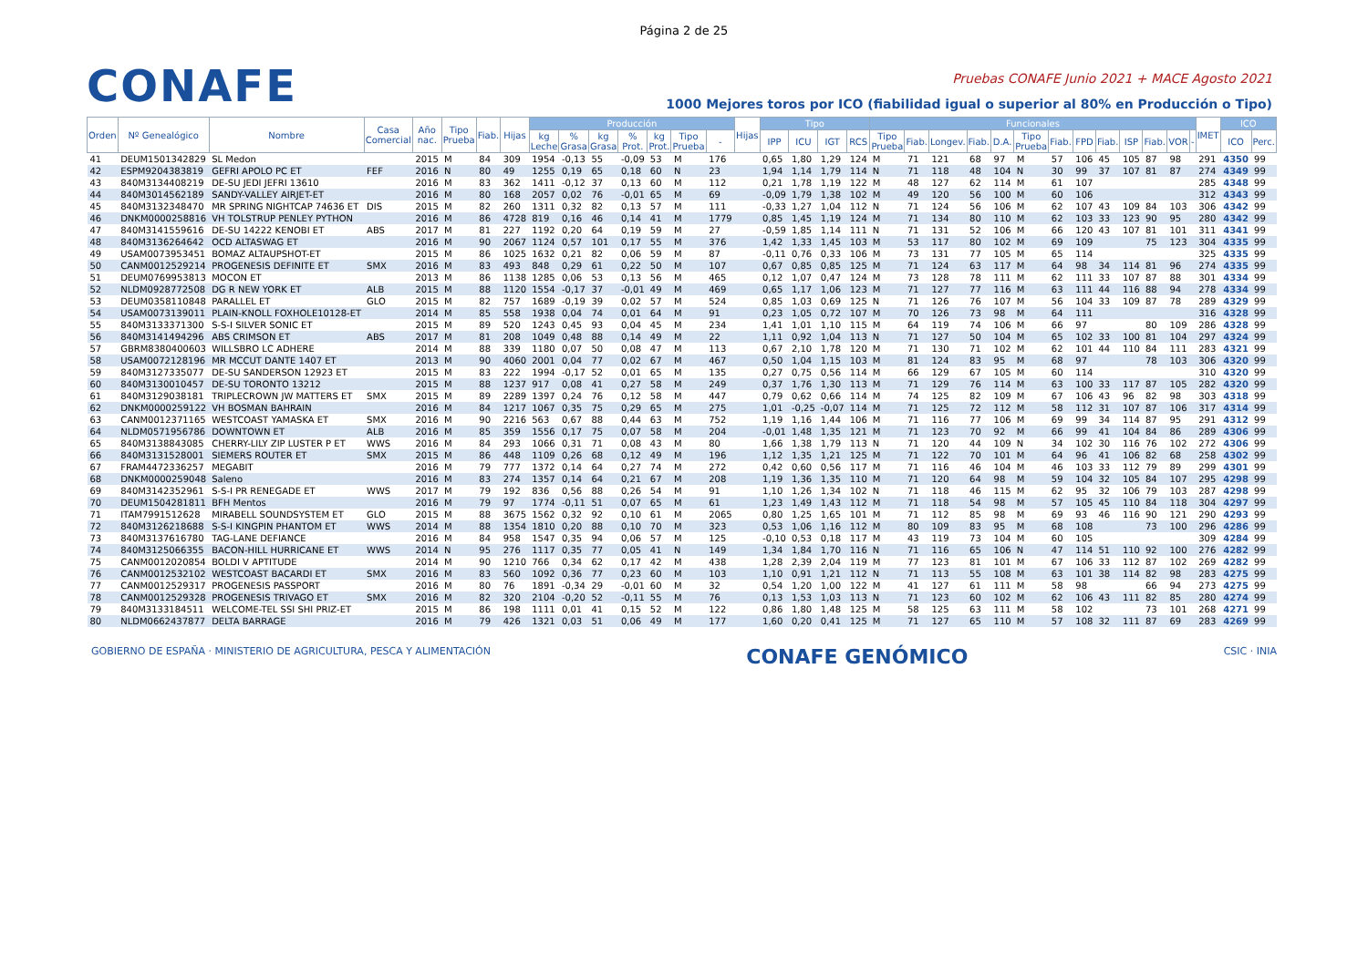Página 2 de 25
CONAFE
Pruebas CONAFE Junio 2021 + MACE Agosto 2021
1000 Mejores toros por ICO (fiabilidad igual o superior al 80% en Producción o Tipo)
| Orden | Nº Genealógico | Nombre | Casa Comercial | Año nac. | Tipo Prueba | Fiab. | Hijas | Producción | | | | | | | Hijas | Tipo | | | | Funcionales | | | | | | | | | | | | | IMET | ICO | |
| --- | --- | --- | --- | --- | --- | --- | --- | --- | --- | --- | --- | --- | --- | --- | --- | --- | --- | --- | --- | --- | --- | --- | --- | --- | --- | --- | --- | --- | --- | --- | --- | --- | --- | --- | --- |
| | | | | | | | | kg Leche | % Grasa | kg Grasa | % Prot. | kg Prot. | Tipo Prueba | - | | IPP | ICU | IGT | RCS | Tipo Prueba | Fiab. | Longev. | Fiab. | D.A. | Tipo Prueba | Fiab. | FPD | Fiab. | ISP | Fiab. | VOR | - | | ICO | Perc. |
| 41 | DEUM1501342829 | SL Medon | | 2015 | M | 84 | 309 | 1954 | -0,13 | 55 | -0,09 | 53 | M | 176 | | 0,65 | 1,80 | 1,29 | 124 | M | 71 | 121 | 68 | 97 | M | 57 | 106 | 45 | 105 | 87 | 98 | | 291 | 4350 | 99 |
| 42 | ESPM9204383819 | GEFRI APOLO PC ET | FEF | 2016 | N | 80 | 49 | 1255 | 0,19 | 65 | 0,18 | 60 | N | 23 | | 1,94 | 1,14 | 1,79 | 114 | N | 71 | 118 | 48 | 104 | N | 30 | 99 | 37 | 107 | 81 | 87 | | 274 | 4349 | 99 |
| 43 | 840M3134408219 | DE-SU JEDI JEFRI 13610 | | 2016 | M | 83 | 362 | 1411 | -0,12 | 37 | 0,13 | 60 | M | 112 | | 0,21 | 1,78 | 1,19 | 122 | M | 48 | 127 | 62 | 114 | M | 61 | 107 | | | | | | 285 | 4348 | 99 |
| 44 | 840M3014562189 | SANDY-VALLEY AIRJET-ET | | 2016 | M | 80 | 168 | 2057 | 0,02 | 76 | -0,01 | 65 | M | 69 | | -0,09 | 1,79 | 1,38 | 102 | M | 49 | 120 | 56 | 100 | M | 60 | 106 | | | | | | 312 | 4343 | 99 |
| 45 | 840M3132348470 | MR SPRING NIGHTCAP 74636 ET | DIS | 2015 | M | 82 | 260 | 1311 | 0,32 | 82 | 0,13 | 57 | M | 111 | | -0,33 | 1,27 | 1,04 | 112 | N | 71 | 124 | 56 | 106 | M | 62 | 107 | 43 | 109 | 84 | 103 | | 306 | 4342 | 99 |
| 46 | DNKM0000258816 | VH TOLSTRUP PENLEY PYTHON | | 2016 | M | 86 | 4728 | 819 | 0,16 | 46 | 0,14 | 41 | M | 1779 | | 0,85 | 1,45 | 1,19 | 124 | M | 71 | 134 | 80 | 110 | M | 62 | 103 | 33 | 123 | 90 | 95 | | 280 | 4342 | 99 |
| 47 | 840M3141559616 | DE-SU 14222 KENOBI ET | ABS | 2017 | M | 81 | 227 | 1192 | 0,20 | 64 | 0,19 | 59 | M | 27 | | -0,59 | 1,85 | 1,14 | 111 | N | 71 | 131 | 52 | 106 | M | 66 | 120 | 43 | 107 | 81 | 101 | | 311 | 4341 | 99 |
| 48 | 840M3136264642 | OCD ALTASWAG ET | | 2016 | M | 90 | 2067 | 1124 | 0,57 | 101 | 0,17 | 55 | M | 376 | | 1,42 | 1,33 | 1,45 | 103 | M | 53 | 117 | 80 | 102 | M | 69 | 109 | | | 75 | 123 | | 304 | 4335 | 99 |
| 49 | USAM0073953451 | BOMAZ ALTAUPSHOT-ET | | 2015 | M | 86 | 1025 | 1632 | 0,21 | 82 | 0,06 | 59 | M | 87 | | -0,11 | 0,76 | 0,33 | 106 | M | 73 | 131 | 77 | 105 | M | 65 | 114 | | | | | | 325 | 4335 | 99 |
| 50 | CANM0012529214 | PROGENESIS DEFINITE ET | SMX | 2016 | M | 83 | 493 | 848 | 0,29 | 61 | 0,22 | 50 | M | 107 | | 0,67 | 0,85 | 0,85 | 125 | M | 71 | 124 | 63 | 117 | M | 64 | 98 | 34 | 114 | 81 | 96 | | 274 | 4335 | 99 |
| 51 | DEUM0769953813 | MOCON ET | | 2013 | M | 86 | 1138 | 1285 | 0,06 | 53 | 0,13 | 56 | M | 465 | | 0,12 | 1,07 | 0,47 | 124 | M | 73 | 128 | 78 | 111 | M | 62 | 111 | 33 | 107 | 87 | 88 | | 301 | 4334 | 99 |
| 52 | NLDM0928772508 | DG R NEW YORK ET | ALB | 2015 | M | 88 | 1120 | 1554 | -0,17 | 37 | -0,01 | 49 | M | 469 | | 0,65 | 1,17 | 1,06 | 123 | M | 71 | 127 | 77 | 116 | M | 63 | 111 | 44 | 116 | 88 | 94 | | 278 | 4334 | 99 |
| 53 | DEUM0358110848 | PARALLEL ET | GLO | 2015 | M | 82 | 757 | 1689 | -0,19 | 39 | 0,02 | 57 | M | 524 | | 0,85 | 1,03 | 0,69 | 125 | N | 71 | 126 | 76 | 107 | M | 56 | 104 | 33 | 109 | 87 | 78 | | 289 | 4329 | 99 |
| 54 | USAM0073139011 | PLAIN-KNOLL FOXHOLE10128-ET | | 2014 | M | 85 | 558 | 1938 | 0,04 | 74 | 0,01 | 64 | M | 91 | | 0,23 | 1,05 | 0,72 | 107 | M | 70 | 126 | 73 | 98 | M | 64 | 111 | | | | | | 316 | 4328 | 99 |
| 55 | 840M3133371300 | S-S-I SILVER SONIC ET | | 2015 | M | 89 | 520 | 1243 | 0,45 | 93 | 0,04 | 45 | M | 234 | | 1,41 | 1,01 | 1,10 | 115 | M | 64 | 119 | 74 | 106 | M | 66 | 97 | | | 80 | 109 | | 286 | 4328 | 99 |
| 56 | 840M3141494296 | ABS CRIMSON ET | ABS | 2017 | M | 81 | 208 | 1049 | 0,48 | 88 | 0,14 | 49 | M | 22 | | 1,11 | 0,92 | 1,04 | 113 | N | 71 | 127 | 50 | 104 | M | 65 | 102 | 33 | 100 | 81 | 104 | | 297 | 4324 | 99 |
| 57 | GBRM8380400603 | WILLSBRO LC ADHERE | | 2014 | M | 88 | 339 | 1180 | 0,07 | 50 | 0,08 | 47 | M | 113 | | 0,67 | 2,10 | 1,78 | 120 | M | 71 | 130 | 71 | 102 | M | 62 | 101 | 44 | 110 | 84 | 111 | | 283 | 4321 | 99 |
| 58 | USAM0072128196 | MR MCCUT DANTE 1407 ET | | 2013 | M | 90 | 4060 | 2001 | 0,04 | 77 | 0,02 | 67 | M | 467 | | 0,50 | 1,04 | 1,15 | 103 | M | 81 | 124 | 83 | 95 | M | 68 | 97 | | | 78 | 103 | | 306 | 4320 | 99 |
| 59 | 840M3127335077 | DE-SU SANDERSON 12923 ET | | 2015 | M | 83 | 222 | 1994 | -0,17 | 52 | 0,01 | 65 | M | 135 | | 0,27 | 0,75 | 0,56 | 114 | M | 66 | 129 | 67 | 105 | M | 60 | 114 | | | | | | 310 | 4320 | 99 |
| 60 | 840M3130010457 | DE-SU TORONTO 13212 | | 2015 | M | 88 | 1237 | 917 | 0,08 | 41 | 0,27 | 58 | M | 249 | | 0,37 | 1,76 | 1,30 | 113 | M | 71 | 129 | 76 | 114 | M | 63 | 100 | 33 | 117 | 87 | 105 | | 282 | 4320 | 99 |
| 61 | 840M3129038181 | TRIPLECROWN JW MATTERS ET | SMX | 2015 | M | 89 | 2289 | 1397 | 0,24 | 76 | 0,12 | 58 | M | 447 | | 0,79 | 0,62 | 0,66 | 114 | M | 74 | 125 | 82 | 109 | M | 67 | 106 | 43 | 96 | 82 | 98 | | 303 | 4318 | 99 |
| 62 | DNKM0000259122 | VH BOSMAN BAHRAIN | | 2016 | M | 84 | 1217 | 1067 | 0,35 | 75 | 0,29 | 65 | M | 275 | | 1,01 | -0,25 | -0,07 | 114 | M | 71 | 125 | 72 | 112 | M | 58 | 112 | 31 | 107 | 87 | 106 | | 317 | 4314 | 99 |
| 63 | CANM0012371165 | WESTCOAST YAMASKA ET | SMX | 2016 | M | 90 | 2216 | 563 | 0,67 | 88 | 0,44 | 63 | M | 752 | | 1,19 | 1,16 | 1,44 | 106 | M | 71 | 116 | 77 | 106 | M | 69 | 99 | 34 | 114 | 87 | 95 | | 291 | 4312 | 99 |
| 64 | NLDM0571956786 | DOWNTOWN ET | ALB | 2016 | M | 85 | 359 | 1556 | 0,17 | 75 | 0,07 | 58 | M | 204 | | -0,01 | 1,48 | 1,35 | 121 | M | 71 | 123 | 70 | 92 | M | 66 | 99 | 41 | 104 | 84 | 86 | | 289 | 4306 | 99 |
| 65 | 840M3138843085 | CHERRY-LILY ZIP LUSTER P ET | WWS | 2016 | M | 84 | 293 | 1066 | 0,31 | 71 | 0,08 | 43 | M | 80 | | 1,66 | 1,38 | 1,79 | 113 | N | 71 | 120 | 44 | 109 | N | 34 | 102 | 30 | 116 | 76 | 102 | | 272 | 4306 | 99 |
| 66 | 840M3131528001 | SIEMERS ROUTER ET | SMX | 2015 | M | 86 | 448 | 1109 | 0,26 | 68 | 0,12 | 49 | M | 196 | | 1,12 | 1,35 | 1,21 | 125 | M | 71 | 122 | 70 | 101 | M | 64 | 96 | 41 | 106 | 82 | 68 | | 258 | 4302 | 99 |
| 67 | FRAM4472336257 | MEGABIT | | 2016 | M | 79 | 777 | 1372 | 0,14 | 64 | 0,27 | 74 | M | 272 | | 0,42 | 0,60 | 0,56 | 117 | M | 71 | 116 | 46 | 104 | M | 46 | 103 | 33 | 112 | 79 | 89 | | 299 | 4301 | 99 |
| 68 | DNKM0000259048 | Saleno | | 2016 | M | 83 | 274 | 1357 | 0,14 | 64 | 0,21 | 67 | M | 208 | | 1,19 | 1,36 | 1,35 | 110 | M | 71 | 120 | 64 | 98 | M | 59 | 104 | 32 | 105 | 84 | 107 | | 295 | 4298 | 99 |
| 69 | 840M3142352961 | S-S-I PR RENEGADE ET | WWS | 2017 | M | 79 | 192 | 836 | 0,56 | 88 | 0,26 | 54 | M | 91 | | 1,10 | 1,26 | 1,34 | 102 | N | 71 | 118 | 46 | 115 | M | 62 | 95 | 32 | 106 | 79 | 103 | | 287 | 4298 | 99 |
| 70 | DEUM1504281811 | BFH Mentos | | 2016 | M | 79 | 97 | 1774 | -0,11 | 51 | 0,07 | 65 | M | 61 | | 1,23 | 1,49 | 1,43 | 112 | M | 71 | 118 | 54 | 98 | M | 57 | 105 | 45 | 110 | 84 | 118 | | 304 | 4297 | 99 |
| 71 | ITAM7991512628 | MIRABELL SOUNDSYSTEM ET | GLO | 2015 | M | 88 | 3675 | 1562 | 0,32 | 92 | 0,10 | 61 | M | 2065 | | 0,80 | 1,25 | 1,65 | 101 | M | 71 | 112 | 85 | 98 | M | 69 | 93 | 46 | 116 | 90 | 121 | | 290 | 4293 | 99 |
| 72 | 840M3126218688 | S-S-I KINGPIN PHANTOM ET | WWS | 2014 | M | 88 | 1354 | 1810 | 0,20 | 88 | 0,10 | 70 | M | 323 | | 0,53 | 1,06 | 1,16 | 112 | M | 80 | 109 | 83 | 95 | M | 68 | 108 | | | 73 | 100 | | 296 | 4286 | 99 |
| 73 | 840M3137616780 | TAG-LANE DEFIANCE | | 2016 | M | 84 | 958 | 1547 | 0,35 | 94 | 0,06 | 57 | M | 125 | | -0,10 | 0,53 | 0,18 | 117 | M | 43 | 119 | 73 | 104 | M | 60 | 105 | | | | | | 309 | 4284 | 99 |
| 74 | 840M3125066355 | BACON-HILL HURRICANE ET | WWS | 2014 | N | 95 | 276 | 1117 | 0,35 | 77 | 0,05 | 41 | N | 149 | | 1,34 | 1,84 | 1,70 | 116 | N | 71 | 116 | 65 | 106 | N | 47 | 114 | 51 | 110 | 92 | 100 | | 276 | 4282 | 99 |
| 75 | CANM0012020854 | BOLDI V APTITUDE | | 2014 | M | 90 | 1210 | 766 | 0,34 | 62 | 0,17 | 42 | M | 438 | | 1,28 | 2,39 | 2,04 | 119 | M | 77 | 123 | 81 | 101 | M | 67 | 106 | 33 | 112 | 87 | 102 | | 269 | 4282 | 99 |
| 76 | CANM0012532102 | WESTCOAST BACARDI ET | SMX | 2016 | M | 83 | 560 | 1092 | 0,36 | 77 | 0,23 | 60 | M | 103 | | 1,10 | 0,91 | 1,21 | 112 | N | 71 | 113 | 55 | 108 | M | 63 | 101 | 38 | 114 | 82 | 98 | | 283 | 4275 | 99 |
| 77 | CANM0012529317 | PROGENESIS PASSPORT | | 2016 | M | 80 | 76 | 1891 | -0,34 | 29 | -0,01 | 60 | M | 32 | | 0,54 | 1,20 | 1,00 | 122 | M | 41 | 127 | 61 | 111 | M | 58 | 98 | | | 66 | 94 | | 273 | 4275 | 99 |
| 78 | CANM0012529328 | PROGENESIS TRIVAGO ET | SMX | 2016 | M | 82 | 320 | 2104 | -0,20 | 52 | -0,11 | 55 | M | 76 | | 0,13 | 1,53 | 1,03 | 113 | N | 71 | 123 | 60 | 102 | M | 62 | 106 | 43 | 111 | 82 | 85 | | 280 | 4274 | 99 |
| 79 | 840M3133184511 | WELCOME-TEL SSI SHI PRIZ-ET | | 2015 | M | 86 | 198 | 1111 | 0,01 | 41 | 0,15 | 52 | M | 122 | | 0,86 | 1,80 | 1,48 | 125 | M | 58 | 125 | 63 | 111 | M | 58 | 102 | | | 73 | 101 | | 268 | 4271 | 99 |
| 80 | NLDM0662437877 | DELTA BARRAGE | | 2016 | M | 79 | 426 | 1321 | 0,03 | 51 | 0,06 | 49 | M | 177 | | 1,60 | 0,20 | 0,41 | 125 | M | 71 | 127 | 65 | 110 | M | 57 | 108 | 32 | 111 | 87 | 69 | | 283 | 4269 | 99 |
GOBIERNO DE ESPAÑA · MINISTERIO DE AGRICULTURA, PESCA Y ALIMENTACIÓN
CONAFE GENÓMICO
CSIC · INIA